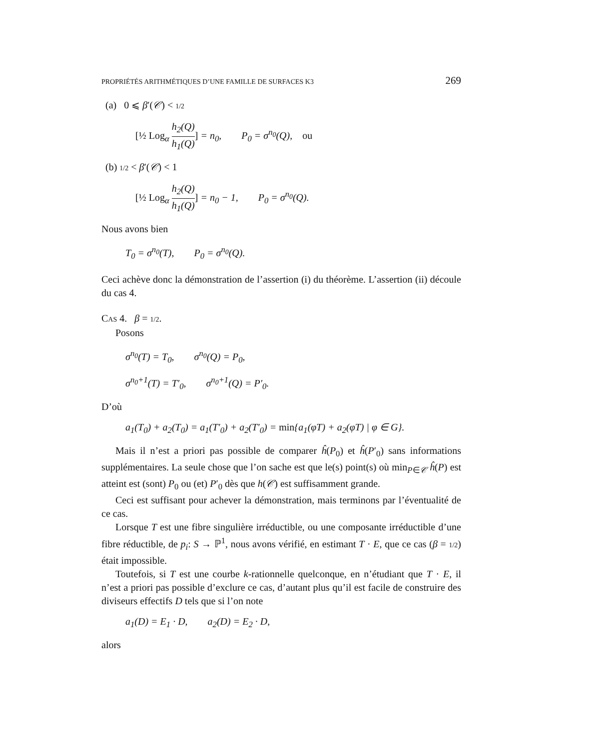PROPRIÉTÉS ARITHMÉTIQUES D’UNE FAMILLE DE SURFACES K3 269
(a) 0 ⩽ β′(𝒞) < 1/2
[½ Log<sub>α</sub> h<sub>2</sub>(Q) h<sub>1</sub>(Q)] = n<sub>0</sub>, P<sub>0</sub> = σ<sup>n<sub>0</sub></sup>(Q), ou
(b) 1/2 < β′(𝒞) < 1
[½ Log<sub>α</sub> h<sub>2</sub>(Q) h<sub>1</sub>(Q)] = n<sub>0</sub> − 1, P<sub>0</sub> = σ<sup>n<sub>0</sub></sup>(Q).
Nous avons bien
T<sub>0</sub> = σ<sup>n<sub>0</sub></sup>(T), P<sub>0</sub> = σ<sup>n<sub>0</sub></sup>(Q).
Ceci achève donc la démonstration de l’assertion (i) du théorème. L’assertion (ii) découle du cas 4.
CAS 4. β = 1/2.
Posons
σ<sup>n<sub>0</sub></sup>(T) = T<sub>0</sub>, σ<sup>n<sub>0</sub></sup>(Q) = P<sub>0</sub>,
σ<sup>n<sub>0</sub>+1</sup>(T) = T′<sub>0</sub>, σ<sup>n<sub>0</sub>+1</sup>(Q) = P′<sub>0</sub>.
D’où
a<sub>1</sub>(T<sub>0</sub>) + a<sub>2</sub>(T<sub>0</sub>) = a<sub>1</sub>(T′<sub>0</sub>) + a<sub>2</sub>(T′<sub>0</sub>) = min{a<sub>1</sub>(φT) + a<sub>2</sub>(φT) | φ ∈ G}.
Mais il n’est a priori pas possible de comparer ĥ(P<sub>0</sub>) et ĥ(P′<sub>0</sub>) sans informations supplémentaires. La seule chose que l’on sache est que le(s) point(s) où min<sub>P∈𝒞</sub> ĥ(P) est atteint est (sont) P<sub>0</sub> ou (et) P′<sub>0</sub> dès que h(𝒞) est suffisamment grande.
Ceci est suffisant pour achever la démonstration, mais terminons par l’éventualité de ce cas.
Lorsque T est une fibre singulière irréductible, ou une composante irréductible d’une fibre réductible, de p<sub>i</sub>: S → ℙ<sup>1</sup>, nous avons vérifié, en estimant T · E, que ce cas (β = 1/2) était impossible.
Toutefois, si T est une courbe k-rationnelle quelconque, en n’étudiant que T · E, il n’est a priori pas possible d’exclure ce cas, d’autant plus qu’il est facile de construire des diviseurs effectifs D tels que si l’on note
a<sub>1</sub>(D) = E<sub>1</sub> · D, a<sub>2</sub>(D) = E<sub>2</sub> · D,
alors